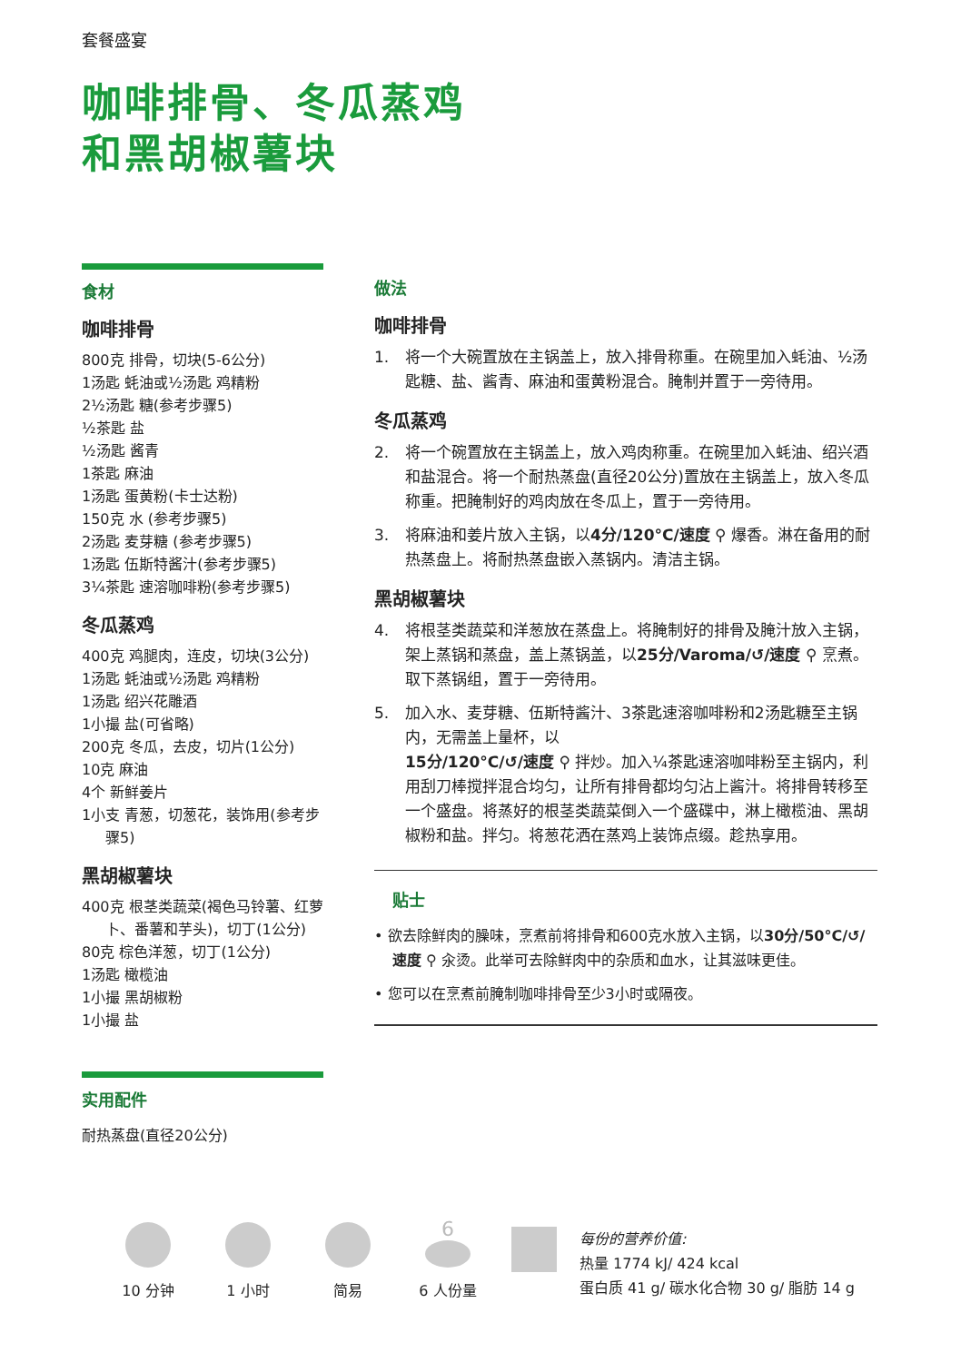套餐盛宴
咖啡排骨、冬瓜蒸鸡
和黑胡椒薯块
食材
咖啡排骨
800克 排骨，切块(5-6公分)
1汤匙 蚝油或½汤匙 鸡精粉
2½汤匙 糖(参考步骤5)
½茶匙 盐
½汤匙 酱青
1茶匙 麻油
1汤匙 蛋黄粉(卡士达粉)
150克 水 (参考步骤5)
2汤匙 麦芽糖 (参考步骤5)
1汤匙 伍斯特酱汁(参考步骤5)
3¼茶匙 速溶咖啡粉(参考步骤5)
冬瓜蒸鸡
400克 鸡腿肉，连皮，切块(3公分)
1汤匙 蚝油或½汤匙 鸡精粉
1汤匙 绍兴花雕酒
1小撮 盐(可省略)
200克 冬瓜，去皮，切片(1公分)
10克 麻油
4个 新鲜姜片
1小支 青葱，切葱花，装饰用(参考步骤5)
黑胡椒薯块
400克 根茎类蔬菜(褐色马铃薯、红萝卜、番薯和芋头)，切丁(1公分)
80克 棕色洋葱，切丁(1公分)
1汤匙 橄榄油
1小撮 黑胡椒粉
1小撮 盐
实用配件
耐热蒸盘(直径20公分)
做法
咖啡排骨
1. 将一个大碗置放在主锅盖上，放入排骨称重。在碗里加入蚝油、½汤匙糖、盐、酱青、麻油和蛋黄粉混合。腌制并置于一旁待用。
冬瓜蒸鸡
2. 将一个碗置放在主锅盖上，放入鸡肉称重。在碗里加入蚝油、绍兴酒和盐混合。将一个耐热蒸盘(直径20公分)置放在主锅盖上，放入冬瓜称重。把腌制好的鸡肉放在冬瓜上，置于一旁待用。
3. 将麻油和姜片放入主锅，以4分/120°C/速度 ⚲ 爆香。淋在备用的耐热蒸盘上。将耐热蒸盘嵌入蒸锅内。清洁主锅。
黑胡椒薯块
4. 将根茎类蔬菜和洋葱放在蒸盘上。将腌制好的排骨及腌汁放入主锅，架上蒸锅和蒸盘，盖上蒸锅盖，以25分/Varoma/↺/速度 ⚲ 烹煮。取下蒸锅组，置于一旁待用。
5. 加入水、麦芽糖、伍斯特酱汁、3茶匙速溶咖啡粉和2汤匙糖至主锅内，无需盖上量杯，以
15分/120°C/↺/速度 ⚲ 拌炒。加入¼茶匙速溶咖啡粉至主锅内，利用刮刀棒搅拌混合均匀，让所有排骨都均匀沾上酱汁。将排骨转移至一个盛盘。将蒸好的根茎类蔬菜倒入一个盛碟中，淋上橄榄油、黑胡椒粉和盐。拌匀。将葱花洒在蒸鸡上装饰点缀。趁热享用。
贴士
• 欲去除鲜肉的臊味，烹煮前将排骨和600克水放入主锅，以30分/50°C/↺/速度 ⚲ 汆烫。此举可去除鲜肉中的杂质和血水，让其滋味更佳。
• 您可以在烹煮前腌制咖啡排骨至少3小时或隔夜。
10 分钟
1 小时
简易
6
6 人份量
每份的营养价值:
热量 1774 kJ/ 424 kcal
蛋白质 41 g/ 碳水化合物 30 g/ 脂肪 14 g